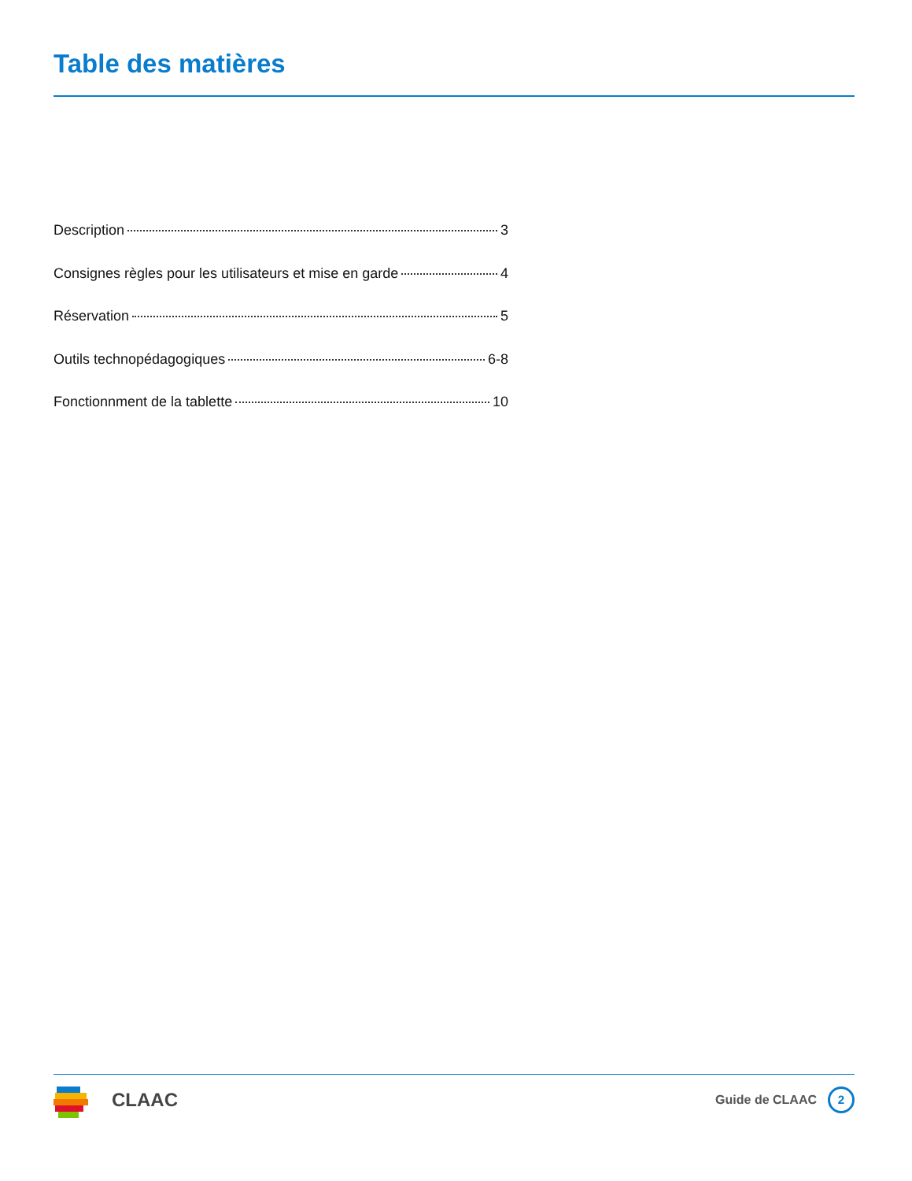Table des matières
Description 3
Consignes règles pour les utilisateurs et mise en garde 4
Réservation 5
Outils technopédagogiques 6-8
Fonctionnment de la tablette 10
CLAAC
Guide de CLAAC 2